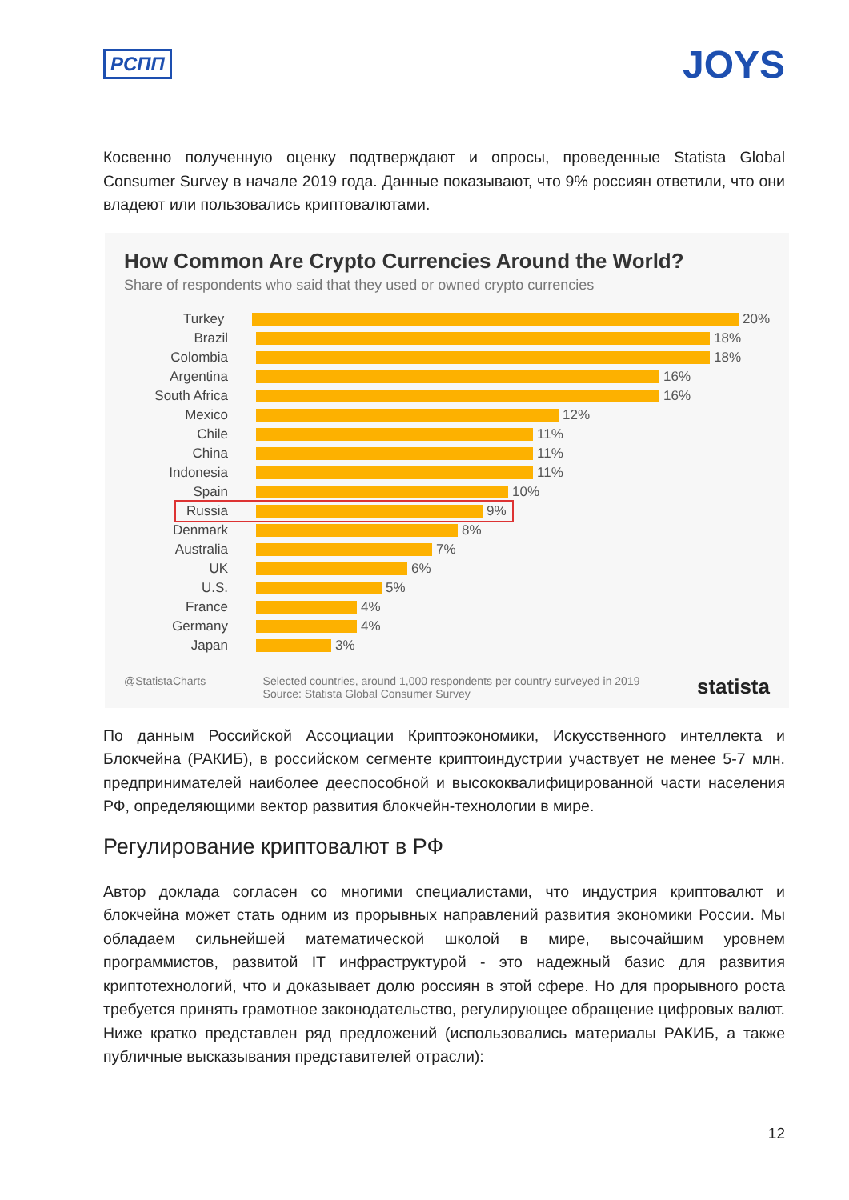РСПП JOYS
Косвенно полученную оценку подтверждают и опросы, проведенные Statista Global Consumer Survey в начале 2019 года. Данные показывают, что 9% россиян ответили, что они владеют или пользовались криптовалютами.
How Common Are Crypto Currencies Around the World?
Share of respondents who said that they used or owned crypto currencies
Turkey 20%
Brazil 18%
Colombia 18%
Argentina 16%
South Africa 16%
Mexico 12%
Chile 11%
China 11%
Indonesia 11%
Spain 10%
Russia 9%
Denmark 8%
Australia 7%
UK 6%
U.S. 5%
France 4%
Germany 4%
Japan 3%
@StatistaCharts Selected countries, around 1,000 respondents per country surveyed in 2019
Source: Statista Global Consumer Survey statista
По данным Российской Ассоциации Криптоэкономики, Искусственного интеллекта и Блокчейна (РАКИБ), в российском сегменте криптоиндустрии участвует не менее 5-7 млн. предпринимателей наиболее дееспособной и высококвалифицированной части населения РФ, определяющими вектор развития блокчейн-технологии в мире.
Регулирование криптовалют в РФ
Автор доклада согласен со многими специалистами, что индустрия криптовалют и блокчейна может стать одним из прорывных направлений развития экономики России. Мы обладаем сильнейшей математической школой в мире, высочайшим уровнем программистов, развитой IT инфраструктурой - это надежный базис для развития криптотехнологий, что и доказывает долю россиян в этой сфере. Но для прорывного роста требуется принять грамотное законодательство, регулирующее обращение цифровых валют. Ниже кратко представлен ряд предложений (использовались материалы РАКИБ, а также публичные высказывания представителей отрасли):
12